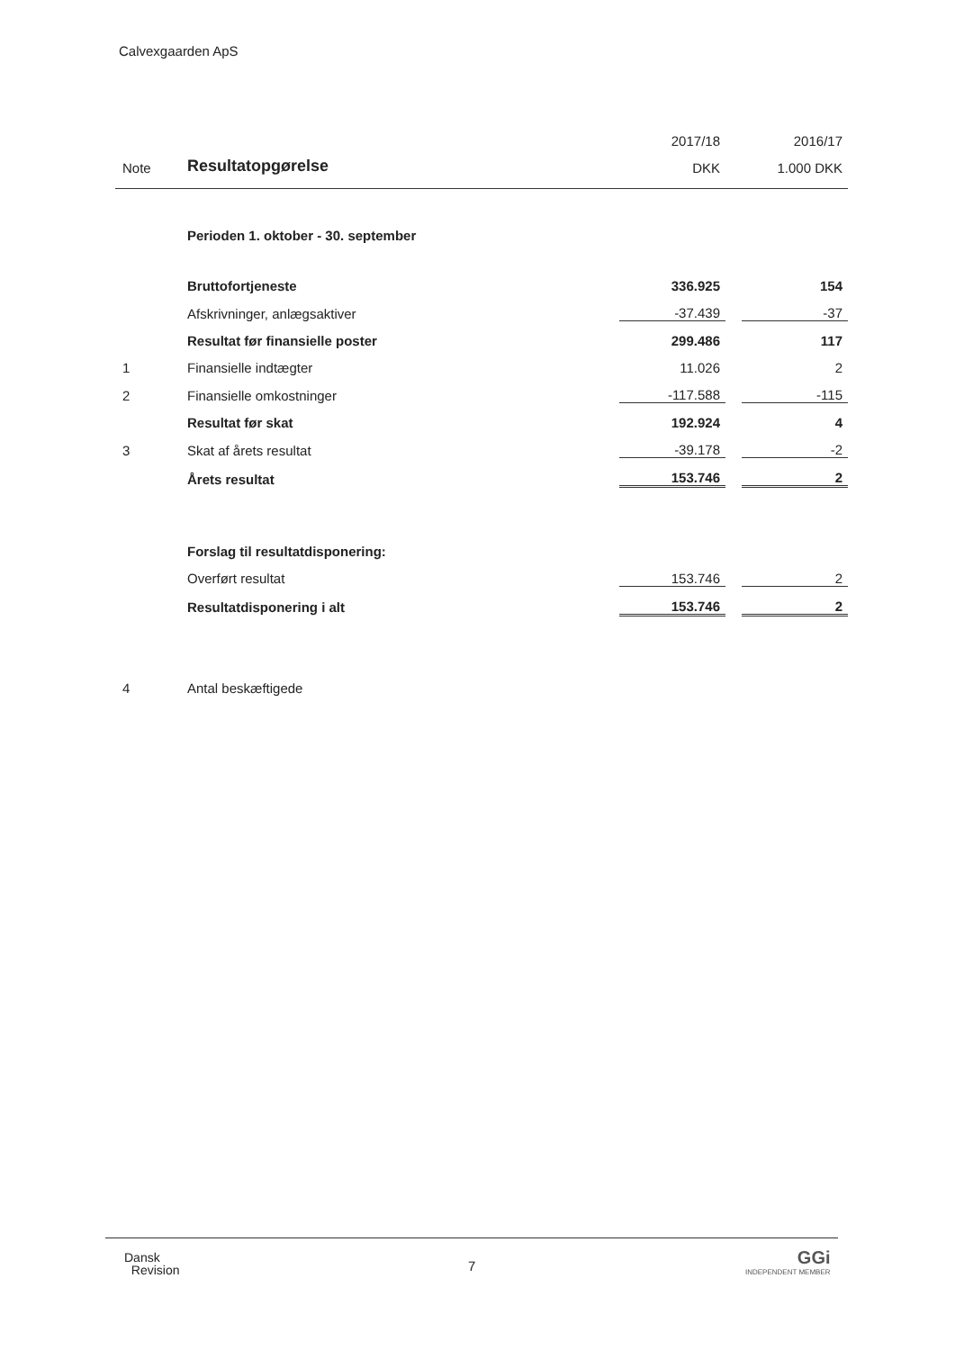Calvexgaarden ApS
| | | 2017/18 | | 2016/17 |
| --- | --- | --- | --- | --- |
| Note | Resultatopgørelse | DKK | | 1.000 DKK |
| | Perioden 1. oktober - 30. september | | | |
| | Bruttofortjeneste | 336.925 | | 154 |
| | Afskrivninger, anlægsaktiver | -37.439 | | -37 |
| | Resultat før finansielle poster | 299.486 | | 117 |
| 1 | Finansielle indtægter | 11.026 | | 2 |
| 2 | Finansielle omkostninger | -117.588 | | -115 |
| | Resultat før skat | 192.924 | | 4 |
| 3 | Skat af årets resultat | -39.178 | | -2 |
| | Årets resultat | 153.746 | | 2 |
| | Forslag til resultatdisponering: | | | |
| | Overført resultat | 153.746 | | 2 |
| | Resultatdisponering i alt | 153.746 | | 2 |
| 4 | Antal beskæftigede | | | |
Dansk
Revision
7 GGi
INDEPENDENT MEMBER